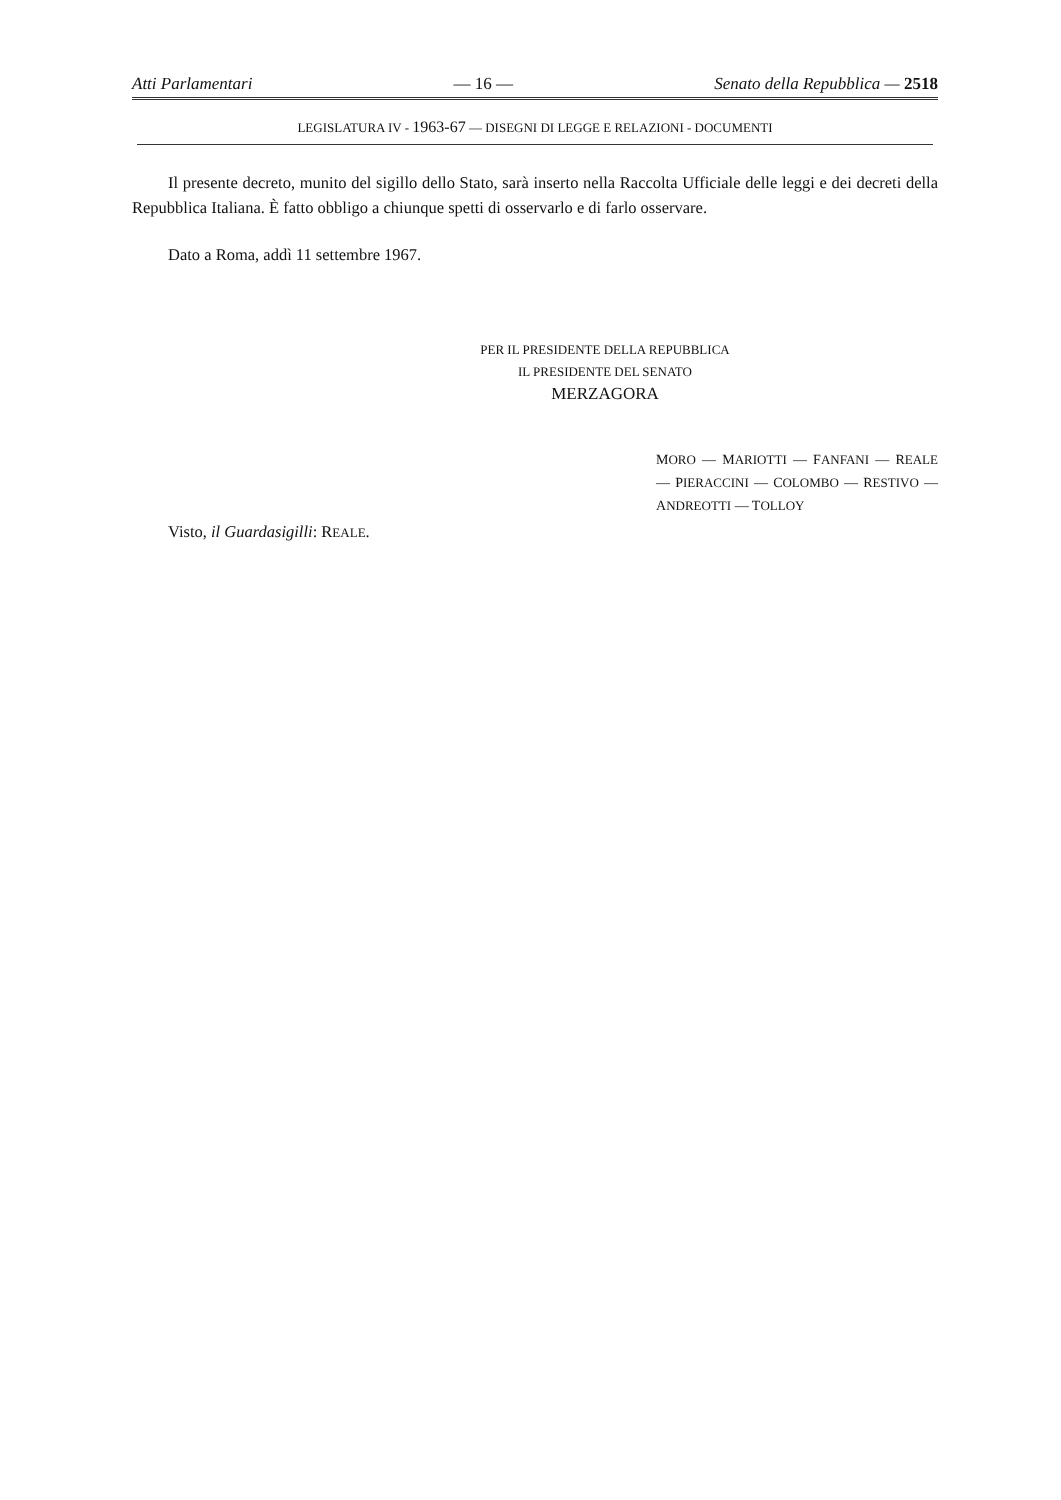Atti Parlamentari — 16 — Senato della Repubblica — 2518
LEGISLATURA IV - 1963-67 — DISEGNI DI LEGGE E RELAZIONI - DOCUMENTI
Il presente decreto, munito del sigillo dello Stato, sarà inserto nella Raccolta Ufficiale delle leggi e dei decreti della Repubblica Italiana. È fatto obbligo a chiunque spetti di osservarlo e di farlo osservare.
Dato a Roma, addì 11 settembre 1967.
PER IL PRESIDENTE DELLA REPUBBLICA
IL PRESIDENTE DEL SENATO
MERZAGORA
MORO — MARIOTTI — FANFANI — REALE — PIERACCINI — COLOMBO — RESTIVO — ANDREOTTI — TOLLOY
Visto, il Guardasigilli: REALE.